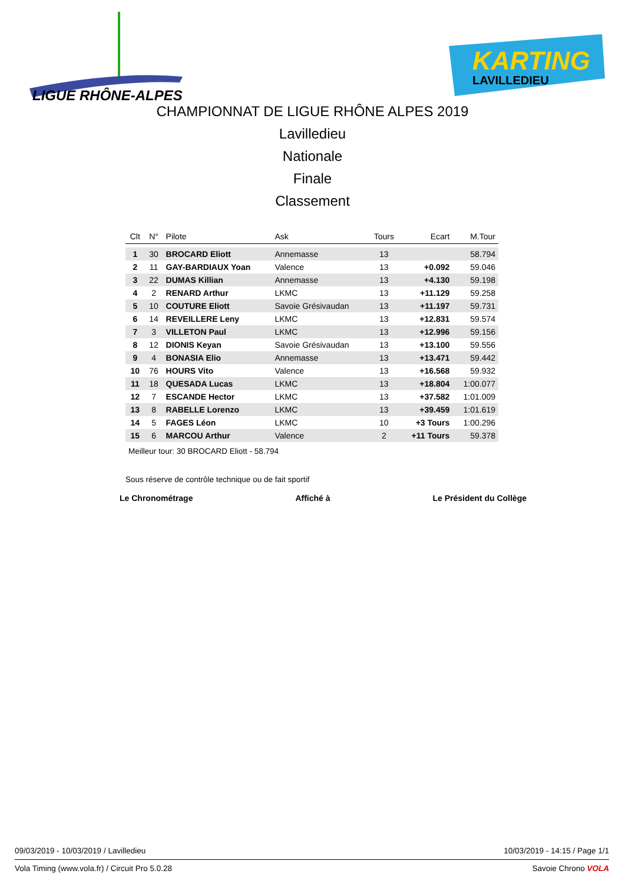LIGUE RHÔNE-ALPES
KARTING
LAVILLEDIEU
CHAMPIONNAT DE LIGUE RHÔNE ALPES 2019
Lavilledieu
Nationale
Finale
Classement
| Clt | N° | Pilote | Ask | Tours | Ecart | M.Tour |
| --- | --- | --- | --- | --- | --- | --- |
| 1 | 30 | BROCARD Eliott | Annemasse | 13 | | 58.794 |
| 2 | 11 | GAY-BARDIAUX Yoan | Valence | 13 | +0.092 | 59.046 |
| 3 | 22 | DUMAS Killian | Annemasse | 13 | +4.130 | 59.198 |
| 4 | 2 | RENARD Arthur | LKMC | 13 | +11.129 | 59.258 |
| 5 | 10 | COUTURE Eliott | Savoie Grésivaudan | 13 | +11.197 | 59.731 |
| 6 | 14 | REVEILLERE Leny | LKMC | 13 | +12.831 | 59.574 |
| 7 | 3 | VILLETON Paul | LKMC | 13 | +12.996 | 59.156 |
| 8 | 12 | DIONIS Keyan | Savoie Grésivaudan | 13 | +13.100 | 59.556 |
| 9 | 4 | BONASIA Elio | Annemasse | 13 | +13.471 | 59.442 |
| 10 | 76 | HOURS Vito | Valence | 13 | +16.568 | 59.932 |
| 11 | 18 | QUESADA Lucas | LKMC | 13 | +18.804 | 1:00.077 |
| 12 | 7 | ESCANDE Hector | LKMC | 13 | +37.582 | 1:01.009 |
| 13 | 8 | RABELLE Lorenzo | LKMC | 13 | +39.459 | 1:01.619 |
| 14 | 5 | FAGES Léon | LKMC | 10 | +3 Tours | 1:00.296 |
| 15 | 6 | MARCOU Arthur | Valence | 2 | +11 Tours | 59.378 |
Meilleur tour: 30 BROCARD Eliott - 58.794
Sous réserve de contrôle technique ou de fait sportif
Le Chronométrage Affiché à Le Président du Collège
09/03/2019 - 10/03/2019 / Lavilledieu 10/03/2019 - 14:15 / Page 1/1
Vola Timing (www.vola.fr) / Circuit Pro 5.0.28 Savoie Chrono VOLA